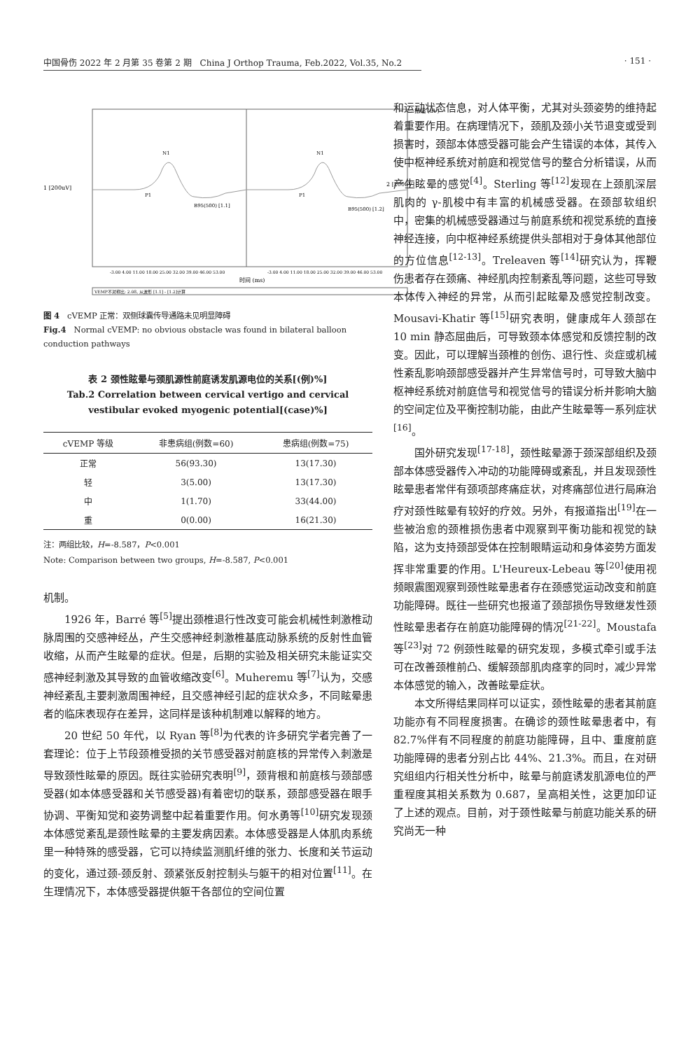中国骨伤 2022 年 2 月第 35 卷第 2 期　China J Orthop Trauma, Feb.2022, Vol.35, No.2
· 151 ·
振幅 (uV)
1 [200uV]
2 [200uV]
N1
N1
P1
P1
B95(500) [1.1]
B95(500) [1.2]
-3.00 4.00 11.00 18.00 25.00 32.00 39.00 46.00 53.00
-3.00 4.00 11.00 18.00 25.00 32.00 39.00 46.00 53.00
时间 (ms)
VEMP不对称比: 2.08, 从波形 [1.1] - [1.2]计算
图 4　cVEMP 正常：双侧球囊传导通路未见明显障碍
Fig.4　Normal cVEMP: no obvious obstacle was found in bilateral balloon conduction pathways
表 2 颈性眩晕与颈肌源性前庭诱发肌源电位的关系[(例)%]
Tab.2 Correlation between cervical vertigo and cervical vestibular evoked myogenic potential[(case)%]
| cVEMP 等级 | 非患病组(例数=60) | 患病组(例数=75) |
| --- | --- | --- |
| 正常 | 56(93.30) | 13(17.30) |
| 轻 | 3(5.00) | 13(17.30) |
| 中 | 1(1.70) | 33(44.00) |
| 重 | 0(0.00) | 16(21.30) |
注：两组比较，H=-8.587，P<0.001
Note: Comparison between two groups, H=-8.587, P<0.001
机制。
1926 年，Barré 等<sup>[5]</sup>提出颈椎退行性改变可能会机械性刺激椎动脉周围的交感神经丛，产生交感神经刺激椎基底动脉系统的反射性血管收缩，从而产生眩晕的症状。但是，后期的实验及相关研究未能证实交感神经刺激及其导致的血管收缩改变<sup>[6]</sup>。Muheremu 等<sup>[7]</sup>认为，交感神经紊乱主要刺激周围神经，且交感神经引起的症状众多，不同眩晕患者的临床表现存在差异，这同样是该种机制难以解释的地方。
20 世纪 50 年代，以 Ryan 等<sup>[8]</sup>为代表的许多研究学者完善了一套理论：位于上节段颈椎受损的关节感受器对前庭核的异常传入刺激是导致颈性眩晕的原因。既往实验研究表明<sup>[9]</sup>，颈背根和前庭核与颈部感受器(如本体感受器和关节感受器)有着密切的联系，颈部感受器在眼手协调、平衡知觉和姿势调整中起着重要作用。何水勇等<sup>[10]</sup>研究发现颈本体感觉紊乱是颈性眩晕的主要发病因素。本体感受器是人体肌肉系统里一种特殊的感受器，它可以持续监测肌纤维的张力、长度和关节运动的变化，通过颈-颈反射、颈紧张反射控制头与躯干的相对位置<sup>[11]</sup>。在生理情况下，本体感受器提供躯干各部位的空间位置
和运动状态信息，对人体平衡，尤其对头颈姿势的维持起着重要作用。在病理情况下，颈肌及颈小关节退变或受到损害时，颈部本体感受器可能会产生错误的本体，其传入使中枢神经系统对前庭和视觉信号的整合分析错误，从而产生眩晕的感觉<sup>[4]</sup>。Sterling 等<sup>[12]</sup>发现在上颈肌深层肌肉的 γ-肌梭中有丰富的机械感受器。在颈部软组织中，密集的机械感受器通过与前庭系统和视觉系统的直接神经连接，向中枢神经系统提供头部相对于身体其他部位的方位信息<sup>[12-13]</sup>。Treleaven 等<sup>[14]</sup>研究认为，挥鞭伤患者存在颈痛、神经肌肉控制紊乱等问题，这些可导致本体传入神经的异常，从而引起眩晕及感觉控制改变。Mousavi-Khatir 等<sup>[15]</sup>研究表明，健康成年人颈部在 10 min 静态屈曲后，可导致颈本体感觉和反馈控制的改变。因此，可以理解当颈椎的创伤、退行性、炎症或机械性紊乱影响颈部感受器并产生异常信号时，可导致大脑中枢神经系统对前庭信号和视觉信号的错误分析并影响大脑的空间定位及平衡控制功能，由此产生眩晕等一系列症状<sup>[16]</sup>。
国外研究发现<sup>[17-18]</sup>，颈性眩晕源于颈深部组织及颈部本体感受器传入冲动的功能障碍或紊乱，并且发现颈性眩晕患者常伴有颈项部疼痛症状，对疼痛部位进行局麻治疗对颈性眩晕有较好的疗效。另外，有报道指出<sup>[19]</sup>在一些被治愈的颈椎损伤患者中观察到平衡功能和视觉的缺陷，这为支持颈部受体在控制眼睛运动和身体姿势方面发挥非常重要的作用。L'Heureux-Lebeau 等<sup>[20]</sup>使用视频眼震图观察到颈性眩晕患者存在颈感觉运动改变和前庭功能障碍。既往一些研究也报道了颈部损伤导致继发性颈性眩晕患者存在前庭功能障碍的情况<sup>[21-22]</sup>。Moustafa 等<sup>[23]</sup>对 72 例颈性眩晕的研究发现，多模式牵引或手法可在改善颈椎前凸、缓解颈部肌肉痉挛的同时，减少异常本体感觉的输入，改善眩晕症状。
本文所得结果同样可以证实，颈性眩晕的患者其前庭功能亦有不同程度损害。在确诊的颈性眩晕患者中，有 82.7%伴有不同程度的前庭功能障碍，且中、重度前庭功能障碍的患者分别占比 44%、21.3%。而且，在对研究组组内行相关性分析中，眩晕与前庭诱发肌源电位的严重程度其相关系数为 0.687，呈高相关性，这更加印证了上述的观点。目前，对于颈性眩晕与前庭功能关系的研究尚无一种